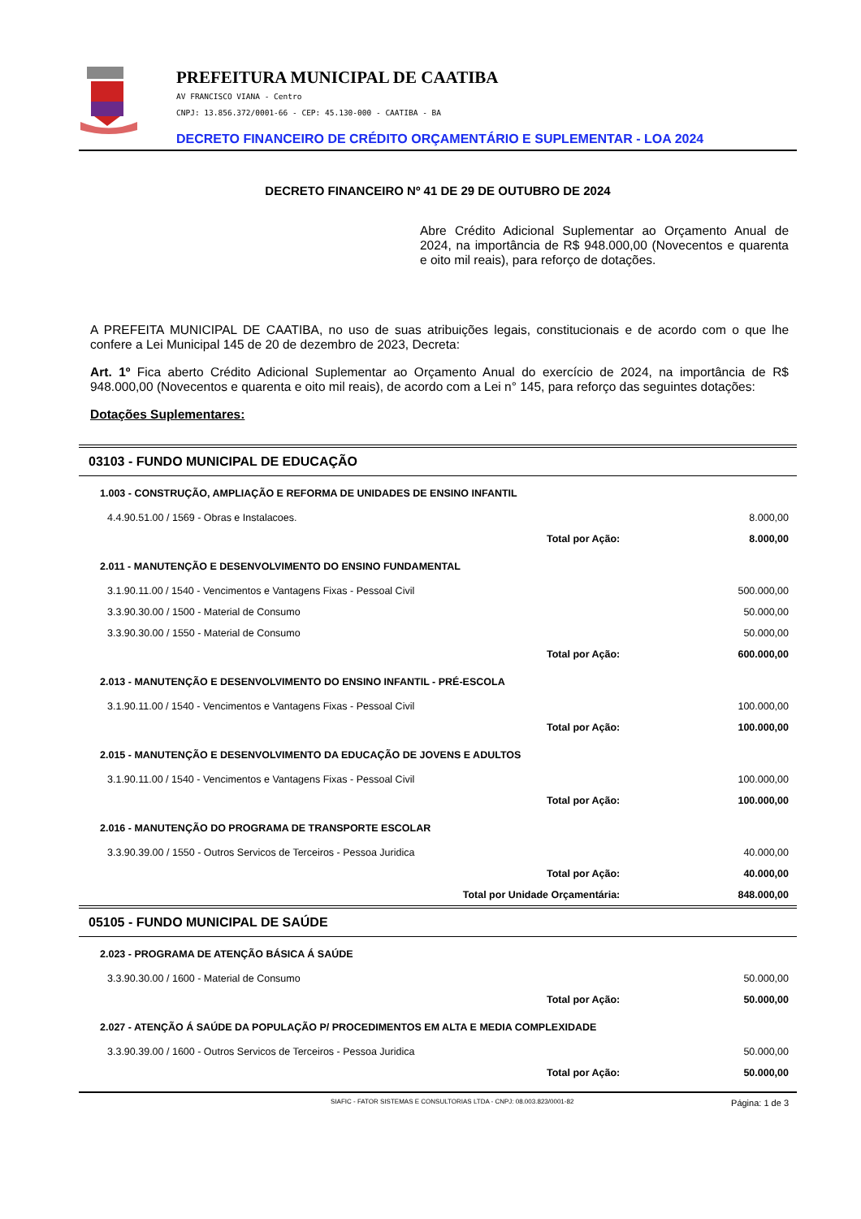PREFEITURA MUNICIPAL DE CAATIBA
AV FRANCISCO VIANA - Centro
CNPJ: 13.856.372/0001-66 - CEP: 45.130-000 - CAATIBA - BA
DECRETO FINANCEIRO DE CRÉDITO ORÇAMENTÁRIO E SUPLEMENTAR - LOA 2024
DECRETO FINANCEIRO Nº 41 DE 29 DE OUTUBRO DE 2024
Abre Crédito Adicional Suplementar ao Orçamento Anual de 2024, na importância de R$ 948.000,00 (Novecentos e quarenta e oito mil reais), para reforço de dotações.
A PREFEITA MUNICIPAL DE CAATIBA, no uso de suas atribuições legais, constitucionais e de acordo com o que lhe confere a Lei Municipal 145 de 20 de dezembro de 2023, Decreta:
Art. 1º Fica aberto Crédito Adicional Suplementar ao Orçamento Anual do exercício de 2024, na importância de R$ 948.000,00 (Novecentos e quarenta e oito mil reais), de acordo com a Lei n° 145, para reforço das seguintes dotações:
Dotações Suplementares:
| 03103 - FUNDO MUNICIPAL DE EDUCAÇÃO | | |
| 1.003 - CONSTRUÇÃO, AMPLIAÇÃO E REFORMA DE UNIDADES DE ENSINO INFANTIL | | |
| 4.4.90.51.00 / 1569 - Obras e Instalacoes. | | 8.000,00 |
| Total por Ação: | | 8.000,00 |
| 2.011 - MANUTENÇÃO E DESENVOLVIMENTO DO ENSINO FUNDAMENTAL | | |
| 3.1.90.11.00 / 1540 - Vencimentos e Vantagens Fixas - Pessoal Civil | | 500.000,00 |
| 3.3.90.30.00 / 1500 - Material de Consumo | | 50.000,00 |
| 3.3.90.30.00 / 1550 - Material de Consumo | | 50.000,00 |
| Total por Ação: | | 600.000,00 |
| 2.013 - MANUTENÇÃO E DESENVOLVIMENTO DO ENSINO INFANTIL - PRÉ-ESCOLA | | |
| 3.1.90.11.00 / 1540 - Vencimentos e Vantagens Fixas - Pessoal Civil | | 100.000,00 |
| Total por Ação: | | 100.000,00 |
| 2.015 - MANUTENÇÃO E DESENVOLVIMENTO DA EDUCAÇÃO DE JOVENS E ADULTOS | | |
| 3.1.90.11.00 / 1540 - Vencimentos e Vantagens Fixas - Pessoal Civil | | 100.000,00 |
| Total por Ação: | | 100.000,00 |
| 2.016 - MANUTENÇÃO DO PROGRAMA DE TRANSPORTE ESCOLAR | | |
| 3.3.90.39.00 / 1550 - Outros Servicos de Terceiros - Pessoa Juridica | | 40.000,00 |
| Total por Ação: | | 40.000,00 |
| Total por Unidade Orçamentária: | | 848.000,00 |
| 05105 - FUNDO MUNICIPAL DE SAÚDE | | |
| 2.023 - PROGRAMA DE ATENÇÃO BÁSICA Á SAÚDE | | |
| 3.3.90.30.00 / 1600 - Material de Consumo | | 50.000,00 |
| Total por Ação: | | 50.000,00 |
| 2.027 - ATENÇÃO Á SAÚDE DA POPULAÇÃO P/ PROCEDIMENTOS EM ALTA E MEDIA COMPLEXIDADE | | |
| 3.3.90.39.00 / 1600 - Outros Servicos de Terceiros - Pessoa Juridica | | 50.000,00 |
| Total por Ação: | | 50.000,00 |
SIAFIC - FATOR SISTEMAS E CONSULTORIAS LTDA - CNPJ: 08.003.823/0001-82 Página: 1 de 3